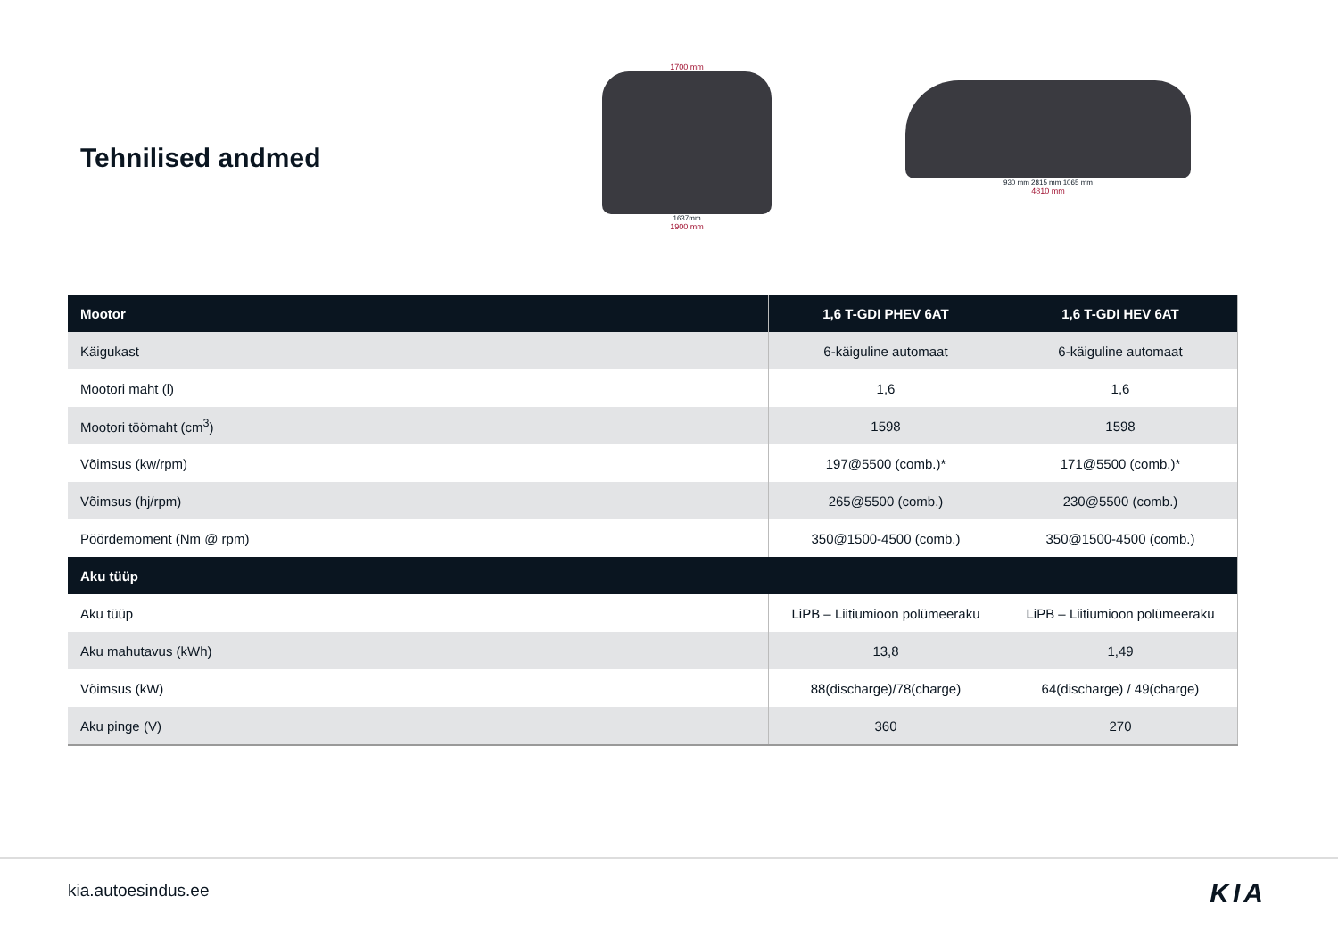Tehnilised andmed
1700 mm
1637mm
1900 mm
930 mm 2815 mm 1065 mm
4810 mm
| Mootor | 1,6 T-GDI PHEV 6AT | 1,6 T-GDI HEV 6AT |
| --- | --- | --- |
| Käigukast | 6-käiguline automaat | 6-käiguline automaat |
| Mootori maht (l) | 1,6 | 1,6 |
| Mootori töömaht (cm<sup>3</sup>) | 1598 | 1598 |
| Võimsus (kw/rpm) | 197@5500 (comb.)* | 171@5500 (comb.)* |
| Võimsus (hj/rpm) | 265@5500 (comb.) | 230@5500 (comb.) |
| Pöördemoment (Nm @ rpm) | 350@1500-4500 (comb.) | 350@1500-4500 (comb.) |
| Aku tüüp | | |
| Aku tüüp | LiPB – Liitiumioon polümeeraku | LiPB – Liitiumioon polümeeraku |
| Aku mahutavus (kWh) | 13,8 | 1,49 |
| Võimsus (kW) | 88(discharge)/78(charge) | 64(discharge) / 49(charge) |
| Aku pinge (V) | 360 | 270 |
kia.autoesindus.ee KIA